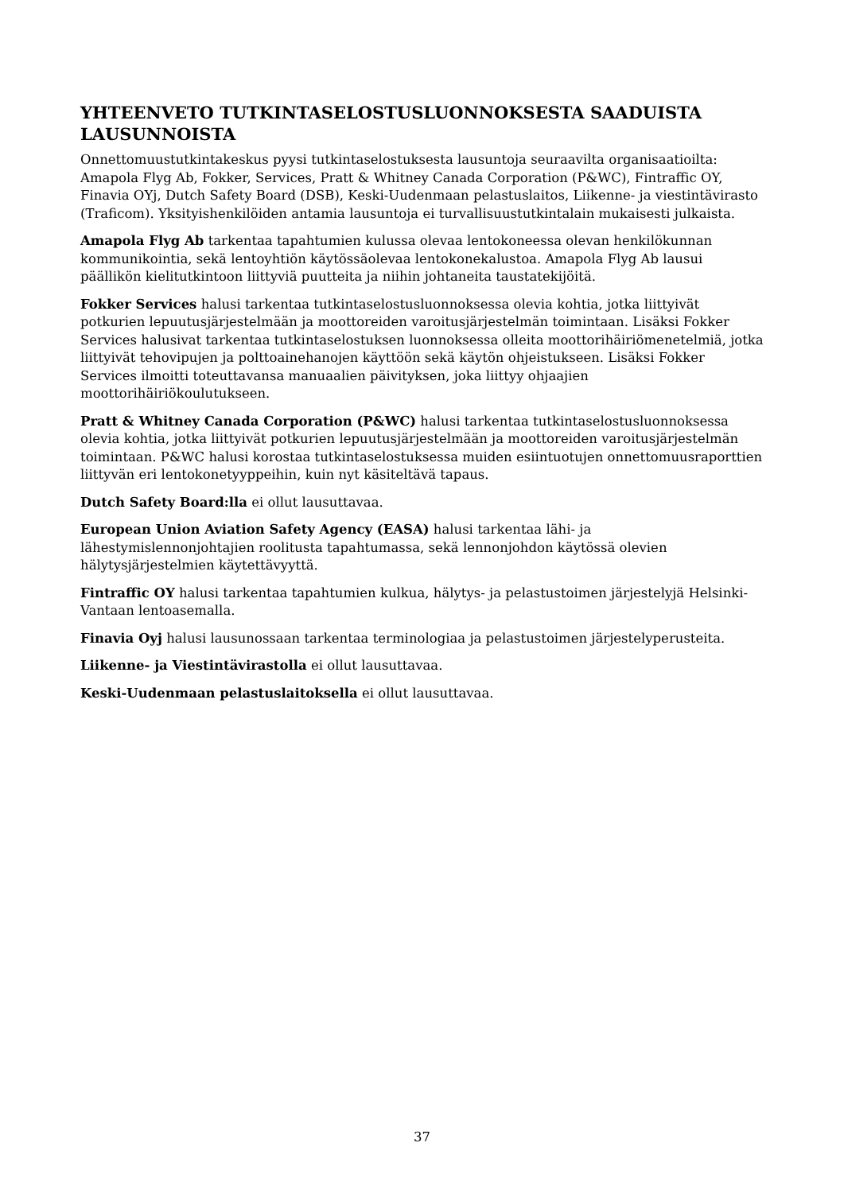YHTEENVETO TUTKINTASELOSTUSLUONNOKSESTA SAADUISTA LAUSUNNOISTA
Onnettomuustutkintakeskus pyysi tutkintaselostuksesta lausuntoja seuraavilta organisaatioilta: Amapola Flyg Ab, Fokker, Services, Pratt & Whitney Canada Corporation (P&WC), Fintraffic OY, Finavia OYj, Dutch Safety Board (DSB), Keski-Uudenmaan pelastuslaitos, Liikenne- ja viestintävirasto (Traficom). Yksityishenkilöiden antamia lausuntoja ei turvallisuustutkintalain mukaisesti julkaista.
Amapola Flyg Ab tarkentaa tapahtumien kulussa olevaa lentokoneessa olevan henkilökunnan kommunikointia, sekä lentoyhtiön käytössäolevaa lentokonekalustoa. Amapola Flyg Ab lausui päällikön kielitutkintoon liittyviä puutteita ja niihin johtaneita taustatekijöitä.
Fokker Services halusi tarkentaa tutkintaselostusluonnoksessa olevia kohtia, jotka liittyivät potkurien lepuutusjärjestelmään ja moottoreiden varoitusjärjestelmän toimintaan. Lisäksi Fokker Services halusivat tarkentaa tutkintaselostuksen luonnoksessa olleita moottorihäiriömenetelmiä, jotka liittyivät tehovipujen ja polttoainehanojen käyttöön sekä käytön ohjeistukseen. Lisäksi Fokker Services ilmoitti toteuttavansa manuaalien päivityksen, joka liittyy ohjaajien moottorihäiriökoulutukseen.
Pratt & Whitney Canada Corporation (P&WC) halusi tarkentaa tutkintaselostusluonnoksessa olevia kohtia, jotka liittyivät potkurien lepuutusjärjestelmään ja moottoreiden varoitusjärjestelmän toimintaan. P&WC halusi korostaa tutkintaselostuksessa muiden esiintuotujen onnettomuusraporttien liittyvän eri lentokonetyyppeihin, kuin nyt käsiteltävä tapaus.
Dutch Safety Board:lla ei ollut lausuttavaa.
European Union Aviation Safety Agency (EASA) halusi tarkentaa lähi- ja lähestymislennonjohtajien roolitusta tapahtumassa, sekä lennonjohdon käytössä olevien hälytysjärjestelmien käytettävyyttä.
Fintraffic OY halusi tarkentaa tapahtumien kulkua, hälytys- ja pelastustoimen järjestelyjä Helsinki-Vantaan lentoasemalla.
Finavia Oyj halusi lausunossaan tarkentaa terminologiaa ja pelastustoimen järjestelyperusteita.
Liikenne- ja Viestintävirastolla ei ollut lausuttavaa.
Keski-Uudenmaan pelastuslaitoksella ei ollut lausuttavaa.
37